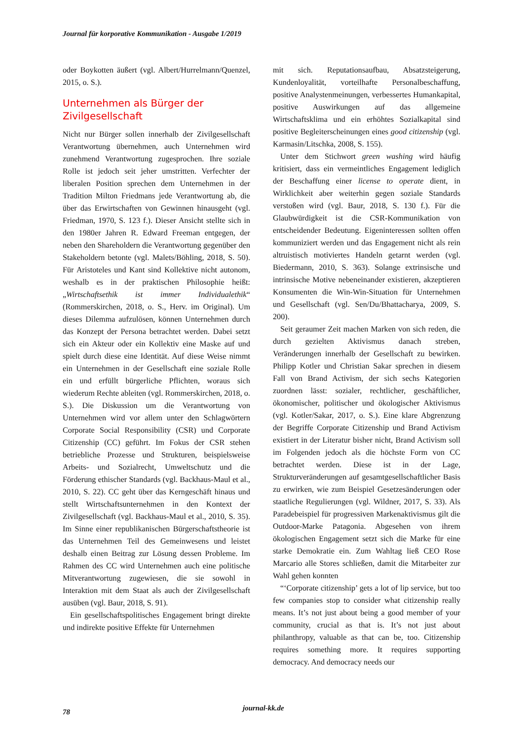Journal für korporative Kommunikation - Ausgabe 1/2019
oder Boykotten äußert (vgl. Albert/Hurrelmann/Quenzel, 2015, o. S.).
Unternehmen als Bürger der Zivilgesellschaft
Nicht nur Bürger sollen innerhalb der Zivilgesellschaft Verantwortung übernehmen, auch Unternehmen wird zunehmend Verantwortung zugesprochen. Ihre soziale Rolle ist jedoch seit jeher umstritten. Verfechter der liberalen Position sprechen dem Unternehmen in der Tradition Milton Friedmans jede Verantwortung ab, die über das Erwirtschaften von Gewinnen hinausgeht (vgl. Friedman, 1970, S. 123 f.). Dieser Ansicht stellte sich in den 1980er Jahren R. Edward Freeman entgegen, der neben den Shareholdern die Verantwortung gegenüber den Stakeholdern betonte (vgl. Malets/Böhling, 2018, S. 50). Für Aristoteles und Kant sind Kollektive nicht autonom, weshalb es in der praktischen Philosophie heißt: „Wirtschaftsethik ist immer Individualethik“ (Rommerskirchen, 2018, o. S., Herv. im Original). Um dieses Dilemma aufzulösen, können Unternehmen durch das Konzept der Persona betrachtet werden. Dabei setzt sich ein Akteur oder ein Kollektiv eine Maske auf und spielt durch diese eine Identität. Auf diese Weise nimmt ein Unternehmen in der Gesellschaft eine soziale Rolle ein und erfüllt bürgerliche Pflichten, woraus sich wiederum Rechte ableiten (vgl. Rommerskirchen, 2018, o. S.). Die Diskussion um die Verantwortung von Unternehmen wird vor allem unter den Schlagwörtern Corporate Social Responsibility (CSR) und Corporate Citizenship (CC) geführt. Im Fokus der CSR stehen betriebliche Prozesse und Strukturen, beispielsweise Arbeits- und Sozialrecht, Umweltschutz und die Förderung ethischer Standards (vgl. Backhaus-Maul et al., 2010, S. 22). CC geht über das Kerngeschäft hinaus und stellt Wirtschaftsunternehmen in den Kontext der Zivilgesellschaft (vgl. Backhaus-Maul et al., 2010, S. 35). Im Sinne einer republikanischen Bürgerschaftstheorie ist das Unternehmen Teil des Gemeinwesens und leistet deshalb einen Beitrag zur Lösung dessen Probleme. Im Rahmen des CC wird Unternehmen auch eine politische Mitverantwortung zugewiesen, die sie sowohl in Interaktion mit dem Staat als auch der Zivilgesellschaft ausüben (vgl. Baur, 2018, S. 91).
Ein gesellschaftspolitisches Engagement bringt direkte und indirekte positive Effekte für Unternehmen
mit sich. Reputationsaufbau, Absatzsteigerung, Kundenloyalität, vorteilhafte Personalbeschaffung, positive Analystenmeinungen, verbessertes Humankapital, positive Auswirkungen auf das allgemeine Wirtschaftsklima und ein erhöhtes Sozialkapital sind positive Begleiterscheinungen eines good citizenship (vgl. Karmasin/Litschka, 2008, S. 155).
Unter dem Stichwort green washing wird häufig kritisiert, dass ein vermeintliches Engagement lediglich der Beschaffung einer license to operate dient, in Wirklichkeit aber weiterhin gegen soziale Standards verstoßen wird (vgl. Baur, 2018, S. 130 f.). Für die Glaubwürdigkeit ist die CSR-Kommunikation von entscheidender Bedeutung. Eigeninteressen sollten offen kommuniziert werden und das Engagement nicht als rein altruistisch motiviertes Handeln getarnt werden (vgl. Biedermann, 2010, S. 363). Solange extrinsische und intrinsische Motive nebeneinander existieren, akzeptieren Konsumenten die Win-Win-Situation für Unternehmen und Gesellschaft (vgl. Sen/Du/Bhattacharya, 2009, S. 200).
Seit geraumer Zeit machen Marken von sich reden, die durch gezielten Aktivismus danach streben, Veränderungen innerhalb der Gesellschaft zu bewirken. Philipp Kotler und Christian Sakar sprechen in diesem Fall von Brand Activism, der sich sechs Kategorien zuordnen lässt: sozialer, rechtlicher, geschäftlicher, ökonomischer, politischer und ökologischer Aktivismus (vgl. Kotler/Sakar, 2017, o. S.). Eine klare Abgrenzung der Begriffe Corporate Citizenship und Brand Activism existiert in der Literatur bisher nicht, Brand Activism soll im Folgenden jedoch als die höchste Form von CC betrachtet werden. Diese ist in der Lage, Strukturveränderungen auf gesamtgesellschaftlicher Basis zu erwirken, wie zum Beispiel Gesetzesänderungen oder staatliche Regulierungen (vgl. Wildner, 2017, S. 33). Als Paradebeispiel für progressiven Markenaktivismus gilt die Outdoor-Marke Patagonia. Abgesehen von ihrem ökologischen Engagement setzt sich die Marke für eine starke Demokratie ein. Zum Wahltag ließ CEO Rose Marcario alle Stores schließen, damit die Mitarbeiter zur Wahl gehen konnten
“‘Corporate citizenship’ gets a lot of lip service, but too few companies stop to consider what citizenship really means. It’s not just about being a good member of your community, crucial as that is. It’s not just about philanthropy, valuable as that can be, too. Citizenship requires something more. It requires supporting democracy. And democracy needs our
78 journal-kk.de